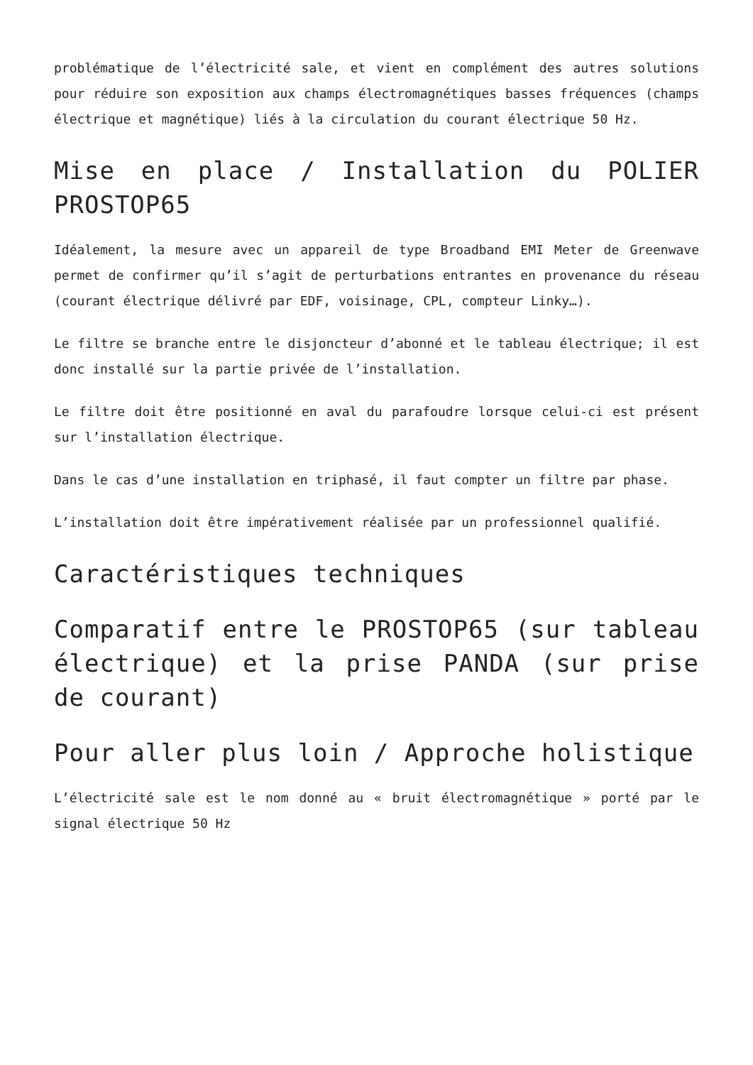problématique de l’électricité sale, et vient en complément des autres solutions pour réduire son exposition aux champs électromagnétiques basses fréquences (champs électrique et magnétique) liés à la circulation du courant électrique 50 Hz.
Mise en place / Installation du POLIER PROSTOP65
Idéalement, la mesure avec un appareil de type Broadband EMI Meter de Greenwave permet de confirmer qu’il s’agit de perturbations entrantes en provenance du réseau (courant électrique délivré par EDF, voisinage, CPL, compteur Linky…).
Le filtre se branche entre le disjoncteur d’abonné et le tableau électrique; il est donc installé sur la partie privée de l’installation.
Le filtre doit être positionné en aval du parafoudre lorsque celui-ci est présent sur l’installation électrique.
Dans le cas d’une installation en triphasé, il faut compter un filtre par phase.
L’installation doit être impérativement réalisée par un professionnel qualifié.
Caractéristiques techniques
Comparatif entre le PROSTOP65 (sur tableau électrique) et la prise PANDA (sur prise de courant)
Pour aller plus loin / Approche holistique
L’électricité sale est le nom donné au « bruit électromagnétique » porté par le signal électrique 50 Hz